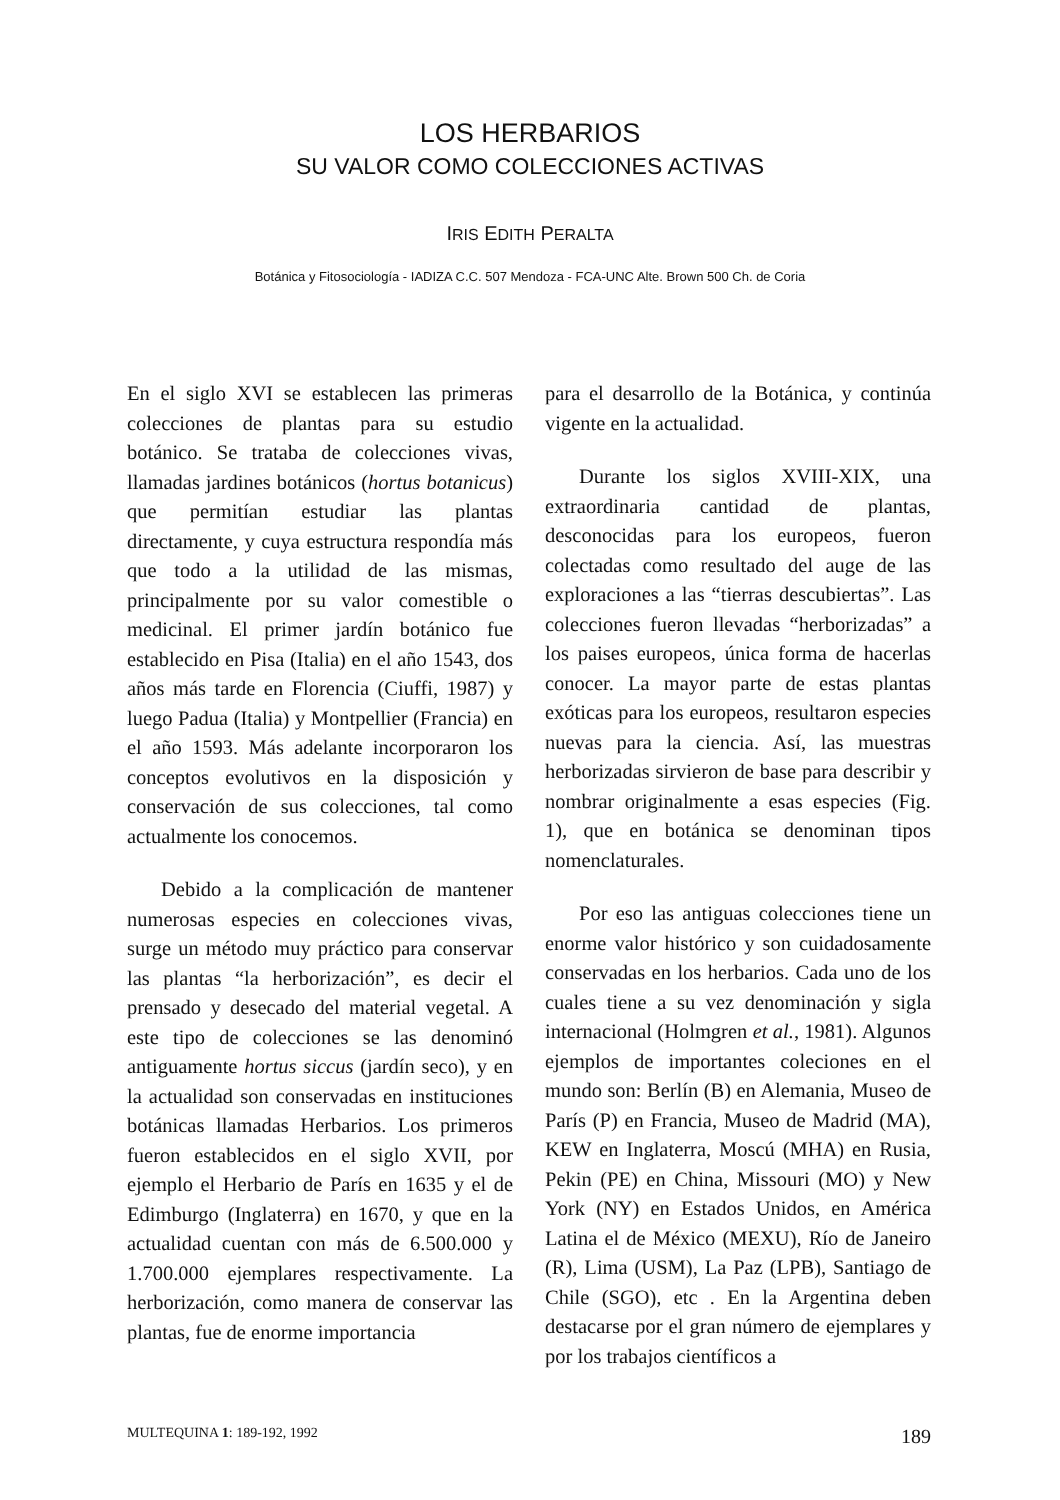LOS HERBARIOS
SU VALOR COMO COLECCIONES ACTIVAS
IRIS EDITH PERALTA
Botánica y Fitosociología - IADIZA C.C. 507 Mendoza - FCA-UNC Alte. Brown 500 Ch. de Coria
En el siglo XVI se establecen las primeras colecciones de plantas para su estudio botánico. Se trataba de colecciones vivas, llamadas jardines botánicos (hortus botanicus) que permitían estudiar las plantas directamente, y cuya estructura respondía más que todo a la utilidad de las mismas, principalmente por su valor comestible o medicinal. El primer jardín botánico fue establecido en Pisa (Italia) en el año 1543, dos años más tarde en Florencia (Ciuffi, 1987) y luego Padua (Italia) y Montpellier (Francia) en el año 1593. Más adelante incorporaron los conceptos evolutivos en la disposición y conservación de sus colecciones, tal como actualmente los conocemos.
Debido a la complicación de mantener numerosas especies en colecciones vivas, surge un método muy práctico para conservar las plantas “la herborización”, es decir el prensado y desecado del material vegetal. A este tipo de colecciones se las denominó antiguamente hortus siccus (jardín seco), y en la actualidad son conservadas en instituciones botánicas llamadas Herbarios. Los primeros fueron establecidos en el siglo XVII, por ejemplo el Herbario de París en 1635 y el de Edimburgo (Inglaterra) en 1670, y que en la actualidad cuentan con más de 6.500.000 y 1.700.000 ejemplares respectivamente. La herborización, como manera de conservar las plantas, fue de enorme importancia
para el desarrollo de la Botánica, y continúa vigente en la actualidad.
Durante los siglos XVIII-XIX, una extraordinaria cantidad de plantas, desconocidas para los europeos, fueron colectadas como resultado del auge de las exploraciones a las “tierras descubiertas”. Las colecciones fueron llevadas “herborizadas” a los paises europeos, única forma de hacerlas conocer. La mayor parte de estas plantas exóticas para los europeos, resultaron especies nuevas para la ciencia. Así, las muestras herborizadas sirvieron de base para describir y nombrar originalmente a esas especies (Fig. 1), que en botánica se denominan tipos nomenclaturales.
Por eso las antiguas colecciones tiene un enorme valor histórico y son cuidadosamente conservadas en los herbarios. Cada uno de los cuales tiene a su vez denominación y sigla internacional (Holmgren et al., 1981). Algunos ejemplos de importantes coleciones en el mundo son: Berlín (B) en Alemania, Museo de París (P) en Francia, Museo de Madrid (MA), KEW en Inglaterra, Moscú (MHA) en Rusia, Pekin (PE) en China, Missouri (MO) y New York (NY) en Estados Unidos, en América Latina el de México (MEXU), Río de Janeiro (R), Lima (USM), La Paz (LPB), Santiago de Chile (SGO), etc . En la Argentina deben destacarse por el gran número de ejemplares y por los trabajos científicos a
MULTEQUINA 1: 189-192, 1992 189